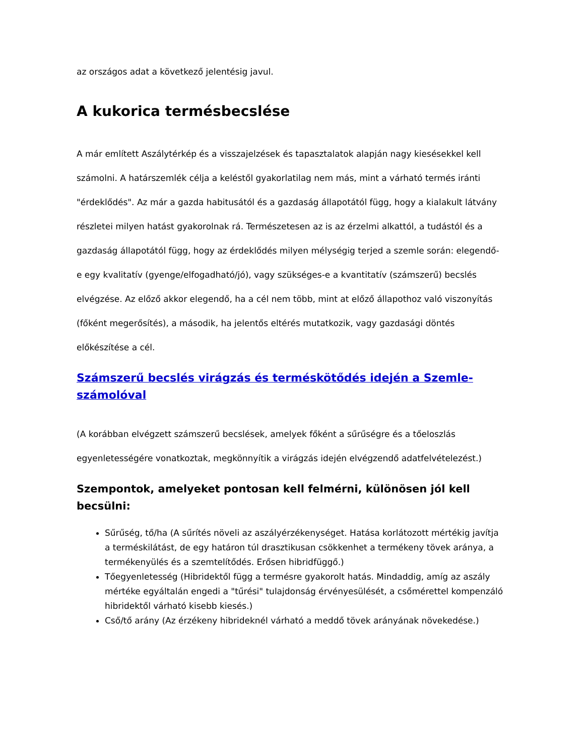az országos adat a következő jelentésig javul.
A kukorica termésbecslése
A már említett Aszálytérkép és a visszajelzések és tapasztalatok alapján nagy kiesésekkel kell számolni. A határszemlék célja a keléstől gyakorlatilag nem más, mint a várható termés iránti "érdeklődés". Az már a gazda habitusától és a gazdaság állapotától függ, hogy a kialakult látvány részletei milyen hatást gyakorolnak rá. Természetesen az is az érzelmi alkattól, a tudástól és a gazdaság állapotától függ, hogy az érdeklődés milyen mélységig terjed a szemle során: elegendő-e egy kvalitatív (gyenge/elfogadható/jó), vagy szükséges-e a kvantitatív (számszerű) becslés elvégzése. Az előző akkor elegendő, ha a cél nem több, mint at előző állapothoz való viszonyítás (főként megerősítés), a második, ha jelentős eltérés mutatkozik, vagy gazdasági döntés előkészítése a cél.
Számszerű becslés virágzás és terméskötődés idején a Szemle-számolóval
(A korábban elvégzett számszerű becslések, amelyek főként a sűrűségre és a tőeloszlás egyenletességére vonatkoztak, megkönnyítik a virágzás idején elvégzendő adatfelvételezést.)
Szempontok, amelyeket pontosan kell felmérni, különösen jól kell becsülni:
Sűrűség, tő/ha (A sűrítés növeli az aszályérzékenységet. Hatása korlátozott mértékig javítja a terméskilátást, de egy határon túl drasztikusan csökkenhet a termékeny tövek aránya, a termékenyülés és a szemtelítődés. Erősen hibridfüggő.)
Tőegyenletesség (Hibridektől függ a termésre gyakorolt hatás. Mindaddig, amíg az aszály mértéke egyáltalán engedi a "tűrési" tulajdonság érvényesülését, a csőmérettel kompenzáló hibridektől várható kisebb kiesés.)
Cső/tő arány (Az érzékeny hibrideknél várható a meddő tövek arányának növekedése.)